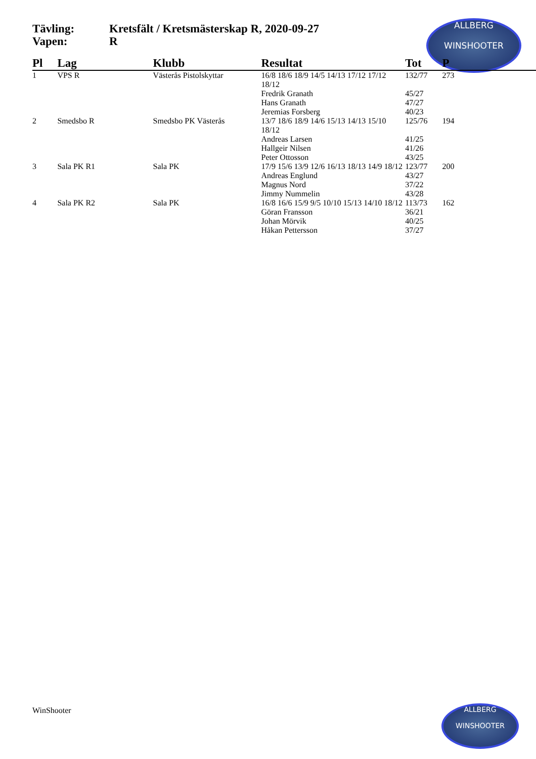Tävling: Kretsfält / Kretsmästerskap R, 2020-09-27
Vapen: R
ALLBERG
WINSHOOTER
| Pl | Lag | Klubb | Resultat | Tot | P |
| --- | --- | --- | --- | --- | --- |
| 1 | VPS R | Västerås Pistolskyttar | 16/8 18/6 18/9 14/5 14/13 17/12 17/12 18/12 | 132/77 | 273 |
| | | | Fredrik Granath | 45/27 | |
| | | | Hans Granath | 47/27 | |
| | | | Jeremias Forsberg | 40/23 | |
| 2 | Smedsbo R | Smedsbo PK Västerås | 13/7 18/6 18/9 14/6 15/13 14/13 15/10 18/12 | 125/76 | 194 |
| | | | Andreas Larsen | 41/25 | |
| | | | Hallgeir Nilsen | 41/26 | |
| | | | Peter Ottosson | 43/25 | |
| 3 | Sala PK R1 | Sala PK | 17/9 15/6 13/9 12/6 16/13 18/13 14/9 18/12 | 123/77 | 200 |
| | | | Andreas Englund | 43/27 | |
| | | | Magnus Nord | 37/22 | |
| | | | Jimmy Nummelin | 43/28 | |
| 4 | Sala PK R2 | Sala PK | 16/8 16/6 15/9 9/5 10/10 15/13 14/10 18/12 | 113/73 | 162 |
| | | | Göran Fransson | 36/21 | |
| | | | Johan Mörvik | 40/25 | |
| | | | Håkan Pettersson | 37/27 | |
WinShooter
ALLBERG
WINSHOOTER